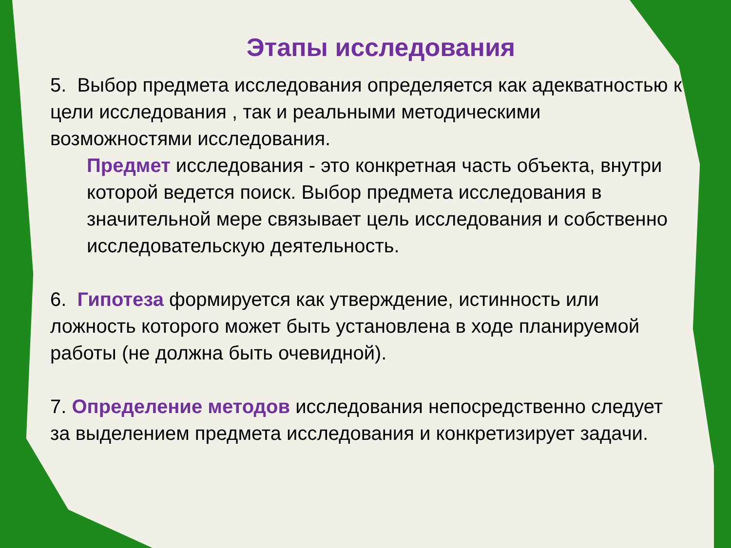Этапы исследования
5. Выбор предмета исследования определяется как адекватностью к цели исследования , так и реальными методическими возможностями исследования.
Предмет исследования - это конкретная часть объекта, внутри которой ведется поиск. Выбор предмета исследования в значительной мере связывает цель исследования и собственно исследовательскую деятельность.
6. Гипотеза формируется как утверждение, истинность или ложность которого может быть установлена в ходе планируемой работы (не должна быть очевидной).
7. Определение методов исследования непосредственно следует за выделением предмета исследования и конкретизирует задачи.